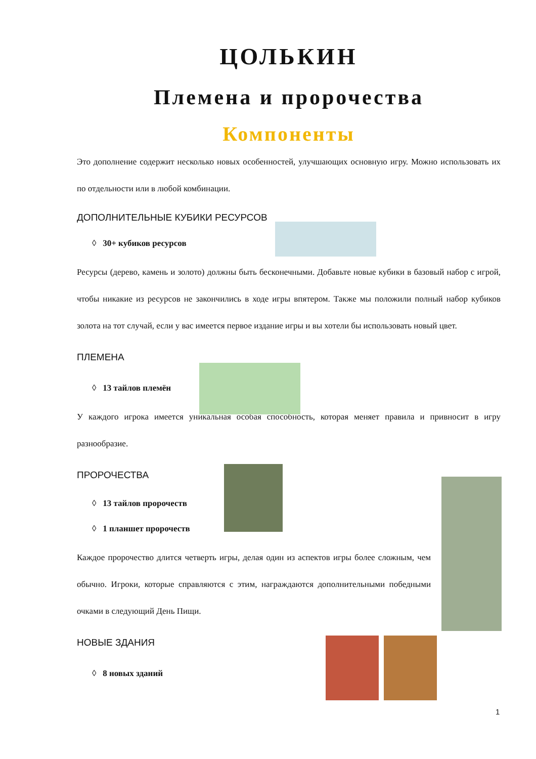ЦОЛЬКИН
Племена и пророчества
Компоненты
Это дополнение содержит несколько новых особенностей, улучшающих основную игру. Можно использовать их по отдельности или в любой комбинации.
ДОПОЛНИТЕЛЬНЫЕ КУБИКИ РЕСУРСОВ
◊ 30+ кубиков ресурсов
Ресурсы (дерево, камень и золото) должны быть бесконечными. Добавьте новые кубики в базовый набор с игрой, чтобы никакие из ресурсов не закончились в ходе игры впятером. Также мы положили полный набор кубиков золота на тот случай, если у вас имеется первое издание игры и вы хотели бы использовать новый цвет.
ПЛЕМЕНА
◊ 13 тайлов племён
У каждого игрока имеется уникальная особая способность, которая меняет правила и привносит в игру разнообразие.
ПРОРОЧЕСТВА
◊ 13 тайлов пророчеств
◊ 1 планшет пророчеств
Каждое пророчество длится четверть игры, делая один из аспектов игры более сложным, чем обычно. Игроки, которые справляются с этим, награждаются дополнительными победными очками в следующий День Пищи.
НОВЫЕ ЗДАНИЯ
◊ 8 новых зданий
1